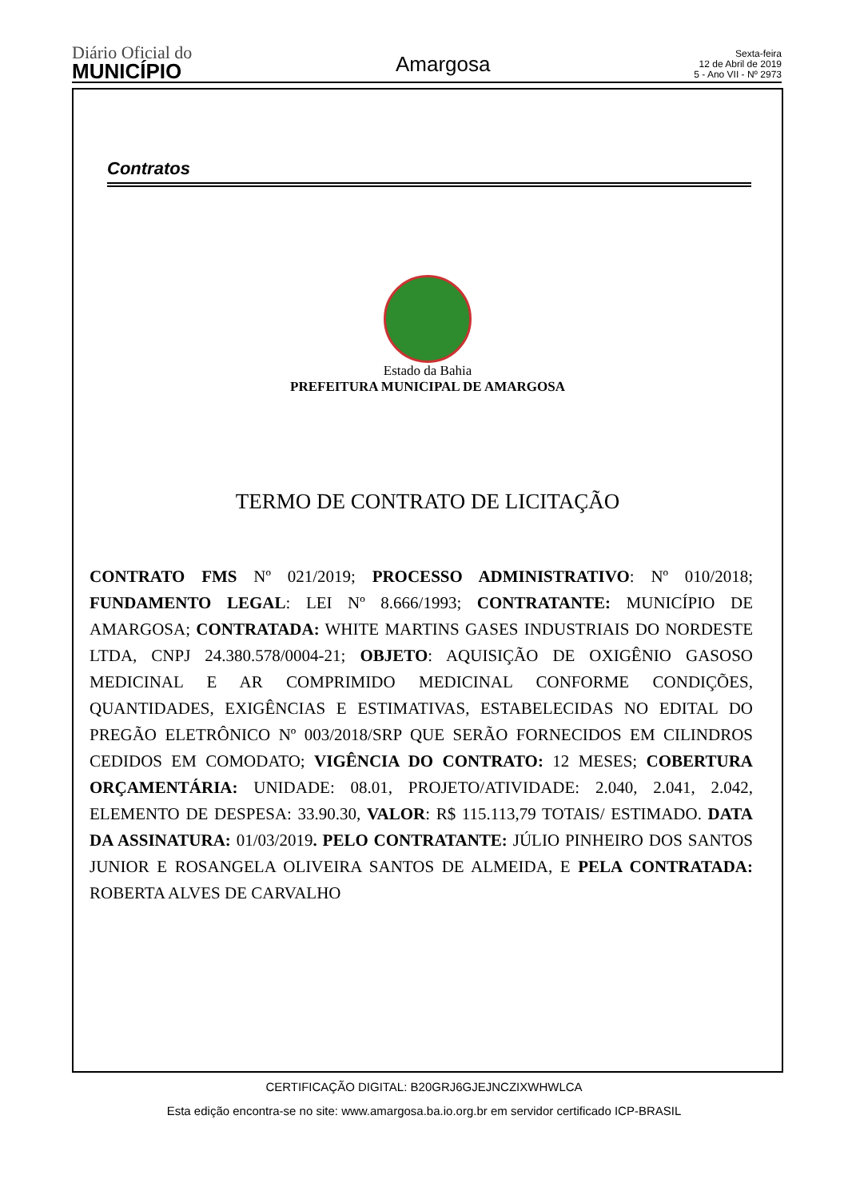Diário Oficial do
MUNICÍPIO
Amargosa
Sexta-feira
12 de Abril de 2019
5 - Ano VII - Nº 2973
Contratos
Estado da Bahia
PREFEITURA MUNICIPAL DE AMARGOSA
TERMO DE CONTRATO DE LICITAÇÃO
CONTRATO FMS Nº 021/2019; PROCESSO ADMINISTRATIVO: Nº 010/2018; FUNDAMENTO LEGAL: LEI Nº 8.666/1993; CONTRATANTE: MUNICÍPIO DE AMARGOSA; CONTRATADA: WHITE MARTINS GASES INDUSTRIAIS DO NORDESTE LTDA, CNPJ 24.380.578/0004-21; OBJETO: AQUISIÇÃO DE OXIGÊNIO GASOSO MEDICINAL E AR COMPRIMIDO MEDICINAL CONFORME CONDIÇÕES, QUANTIDADES, EXIGÊNCIAS E ESTIMATIVAS, ESTABELECIDAS NO EDITAL DO PREGÃO ELETRÔNICO Nº 003/2018/SRP QUE SERÃO FORNECIDOS EM CILINDROS CEDIDOS EM COMODATO; VIGÊNCIA DO CONTRATO: 12 MESES; COBERTURA ORÇAMENTÁRIA: UNIDADE: 08.01, PROJETO/ATIVIDADE: 2.040, 2.041, 2.042, ELEMENTO DE DESPESA: 33.90.30, VALOR: R$ 115.113,79 TOTAIS/ ESTIMADO. DATA DA ASSINATURA: 01/03/2019. PELO CONTRATANTE: JÚLIO PINHEIRO DOS SANTOS JUNIOR E ROSANGELA OLIVEIRA SANTOS DE ALMEIDA, E PELA CONTRATADA: ROBERTA ALVES DE CARVALHO
CERTIFICAÇÃO DIGITAL: B20GRJ6GJEJNCZIXWHWLCA
Esta edição encontra-se no site: www.amargosa.ba.io.org.br em servidor certificado ICP-BRASIL